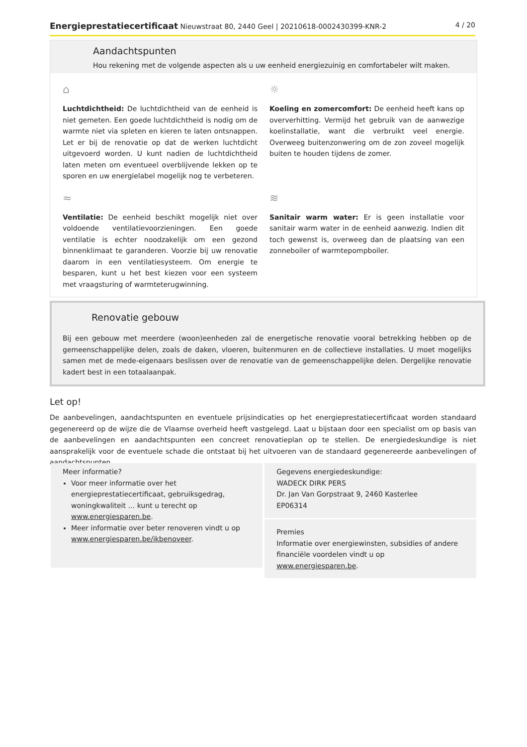Energieprestatiecertificaat Nieuwstraat 80, 2440 Geel | 20210618-0002430399-KNR-2 4 / 20
Aandachtspunten
Hou rekening met de volgende aspecten als u uw eenheid energiezuinig en comfortabeler wilt maken.
⌂
Luchtdichtheid: De luchtdichtheid van de eenheid is niet gemeten. Een goede luchtdichtheid is nodig om de warmte niet via spleten en kieren te laten ontsnappen. Let er bij de renovatie op dat de werken luchtdicht uitgevoerd worden. U kunt nadien de luchtdichtheid laten meten om eventueel overblijvende lekken op te sporen en uw energielabel mogelijk nog te verbeteren.
☼
Koeling en zomercomfort: De eenheid heeft kans op oververhitting. Vermijd het gebruik van de aanwezige koelinstallatie, want die verbruikt veel energie. Overweeg buitenzonwering om de zon zoveel mogelijk buiten te houden tijdens de zomer.
≈
Ventilatie: De eenheid beschikt mogelijk niet over voldoende ventilatievoorzieningen. Een goede ventilatie is echter noodzakelijk om een gezond binnenklimaat te garanderen. Voorzie bij uw renovatie daarom in een ventilatiesysteem. Om energie te besparen, kunt u het best kiezen voor een systeem met vraagsturing of warmteterugwinning.
≋
Sanitair warm water: Er is geen installatie voor sanitair warm water in de eenheid aanwezig. Indien dit toch gewenst is, overweeg dan de plaatsing van een zonneboiler of warmtepompboiler.
Renovatie gebouw
Bij een gebouw met meerdere (woon)eenheden zal de energetische renovatie vooral betrekking hebben op de gemeenschappelijke delen, zoals de daken, vloeren, buitenmuren en de collectieve installaties. U moet mogelijks samen met de mede-eigenaars beslissen over de renovatie van de gemeenschappelijke delen. Dergelijke renovatie kadert best in een totaalaanpak.
Let op!
De aanbevelingen, aandachtspunten en eventuele prijsindicaties op het energieprestatiecertificaat worden standaard gegenereerd op de wijze die de Vlaamse overheid heeft vastgelegd. Laat u bijstaan door een specialist om op basis van de aanbevelingen en aandachtspunten een concreet renovatieplan op te stellen. De energiedeskundige is niet aansprakelijk voor de eventuele schade die ontstaat bij het uitvoeren van de standaard gegenereerde aanbevelingen of aandachtspunten.
Meer informatie?
Voor meer informatie over het energieprestatiecertificaat, gebruiksgedrag, woningkwaliteit … kunt u terecht op www.energiesparen.be.
Meer informatie over beter renoveren vindt u op www.energiesparen.be/ikbenoveer.
Gegevens energiedeskundige:
WADECK DIRK PERS
Dr. Jan Van Gorpstraat 9, 2460 Kasterlee
EP06314
Premies
Informatie over energiewinsten, subsidies of andere financiële voordelen vindt u op www.energiesparen.be.